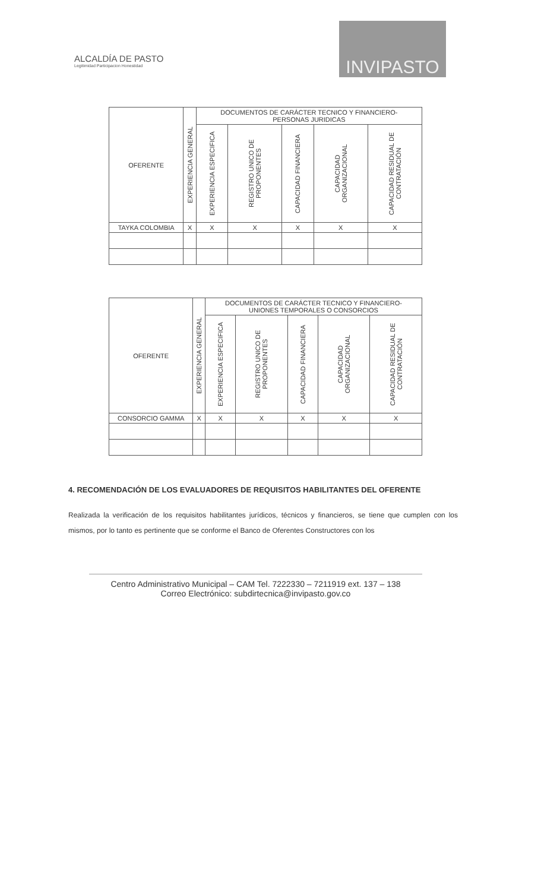ALCALDÍA DE PASTO
Legitimidad Participacion Honestidad
INVIPASTO
| OFERENTE | EXPERIENCIA GENERAL | DOCUMENTOS DE CARÁCTER TECNICO Y FINANCIERO- PERSONAS JURIDICAS | | | | |
| --- | --- | --- | --- | --- | --- | --- |
| | | EXPERIENCIA ESPECIFICA | REGISTRO UNICO DE PROPONENTES | CAPACIDAD FINANCIERA | CAPACIDAD ORGANIZACIONAL | CAPACIDAD RESIDUAL DE CONTRATACIÓN |
| TAYKA COLOMBIA | X | X | X | X | X | X |
| OFERENTE | EXPERIENCIA GENERAL | DOCUMENTOS DE CARÁCTER TECNICO Y FINANCIERO- UNIONES TEMPORALES O CONSORCIOS | | | | |
| --- | --- | --- | --- | --- | --- | --- |
| | | EXPERIENCIA ESPECIFICA | REGISTRO UNICO DE PROPONENTES | CAPACIDAD FINANCIERA | CAPACIDAD ORGANIZACIONAL | CAPACIDAD RESIDUAL DE CONTRATACIÓN |
| CONSORCIO GAMMA | X | X | X | X | X | X |
4. RECOMENDACIÓN DE LOS EVALUADORES DE REQUISITOS HABILITANTES DEL OFERENTE
Realizada la verificación de los requisitos habilitantes jurídicos, técnicos y financieros, se tiene que cumplen con los mismos, por lo tanto es pertinente que se conforme el Banco de Oferentes Constructores con los
Centro Administrativo Municipal – CAM Tel. 7222330 – 7211919 ext. 137 – 138
Correo Electrónico: subdirtecnica@invipasto.gov.co